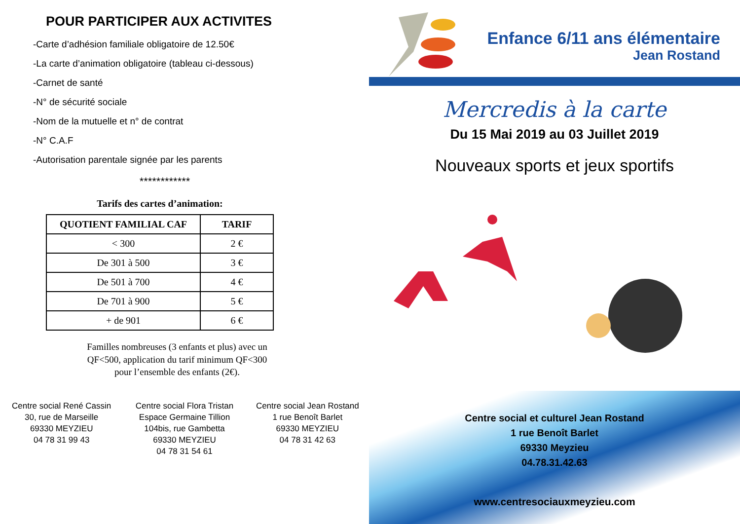POUR PARTICIPER AUX ACTIVITES
-Carte d’adhésion familiale obligatoire de 12.50€
-La carte d’animation obligatoire (tableau ci-dessous)
-Carnet de santé
-N° de sécurité sociale
-Nom de la mutuelle et n° de contrat
-N° C.A.F
-Autorisation parentale signée par les parents
************
Tarifs des cartes d’animation:
| QUOTIENT FAMILIAL CAF | TARIF |
| --- | --- |
| < 300 | 2 € |
| De 301 à 500 | 3 € |
| De 501 à 700 | 4 € |
| De 701 à 900 | 5 € |
| + de 901 | 6 € |
Familles nombreuses (3 enfants et plus) avec un
QF<500, application du tarif minimum QF<300
pour l’ensemble des enfants (2€).
Centre social René Cassin
30, rue de Marseille
69330 MEYZIEU
04 78 31 99 43
Centre social Flora Tristan
Espace Germaine Tillion
104bis, rue Gambetta
69330 MEYZIEU
04 78 31 54 61
Centre social Jean Rostand
1 rue Benoît Barlet
69330 MEYZIEU
04 78 31 42 63
Enfance 6/11 ans élémentaire
Jean Rostand
Mercredis à la carte
Du 15 Mai 2019 au 03 Juillet 2019
Nouveaux sports et jeux sportifs
Centre social et culturel Jean Rostand
1 rue Benoît Barlet
69330 Meyzieu
04.78.31.42.63
www.centresociauxmeyzieu.com